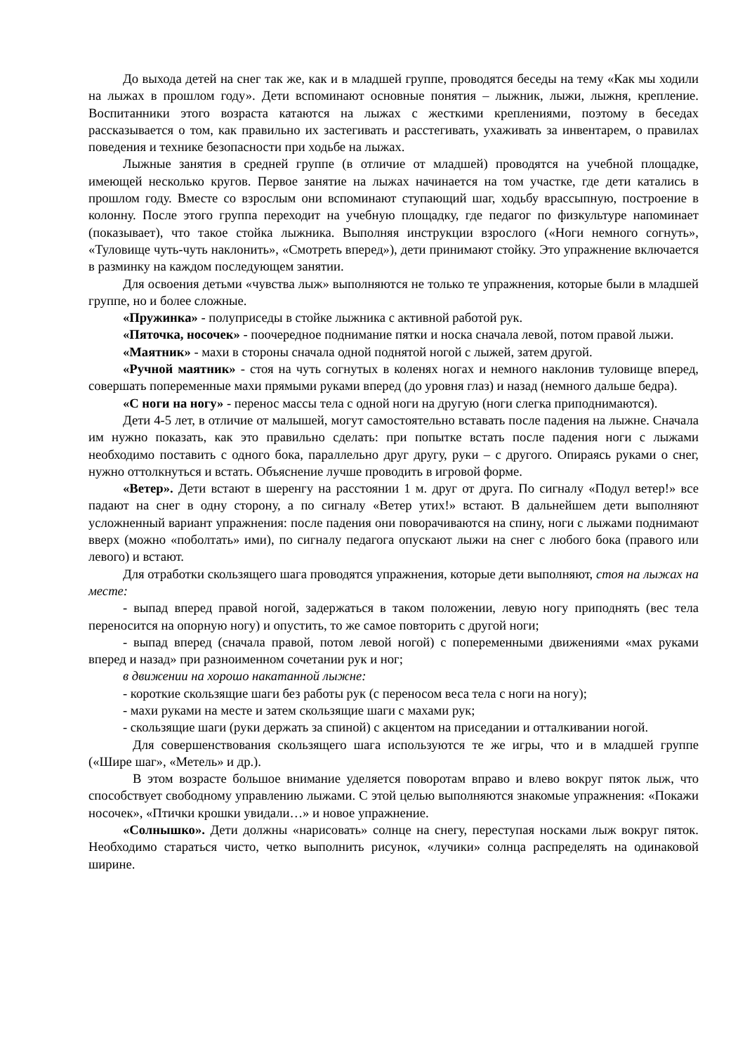До выхода детей на снег так же, как и в младшей группе, проводятся беседы на тему «Как мы ходили на лыжах в прошлом году». Дети вспоминают основные понятия – лыжник, лыжи, лыжня, крепление. Воспитанники этого возраста катаются на лыжах с жесткими креплениями, поэтому в беседах рассказывается о том, как правильно их застегивать и расстегивать, ухаживать за инвентарем, о правилах поведения и технике безопасности при ходьбе на лыжах.
Лыжные занятия в средней группе (в отличие от младшей) проводятся на учебной площадке, имеющей несколько кругов. Первое занятие на лыжах начинается на том участке, где дети катались в прошлом году. Вместе со взрослым они вспоминают ступающий шаг, ходьбу врассыпную, построение в колонну. После этого группа переходит на учебную площадку, где педагог по физкультуре напоминает (показывает), что такое стойка лыжника. Выполняя инструкции взрослого («Ноги немного согнуть», «Туловище чуть-чуть наклонить», «Смотреть вперед»), дети принимают стойку. Это упражнение включается в разминку на каждом последующем занятии.
Для освоения детьми «чувства лыж» выполняются не только те упражнения, которые были в младшей группе, но и более сложные.
«Пружинка» - полуприседы в стойке лыжника с активной работой рук.
«Пяточка, носочек» - поочередное поднимание пятки и носка сначала левой, потом правой лыжи.
«Маятник» - махи в стороны сначала одной поднятой ногой с лыжей, затем другой.
«Ручной маятник» - стоя на чуть согнутых в коленях ногах и немного наклонив туловище вперед, совершать попеременные махи прямыми руками вперед (до уровня глаз) и назад (немного дальше бедра).
«С ноги на ногу» - перенос массы тела с одной ноги на другую (ноги слегка приподнимаются).
Дети 4-5 лет, в отличие от малышей, могут самостоятельно вставать после падения на лыжне. Сначала им нужно показать, как это правильно сделать: при попытке встать после падения ноги с лыжами необходимо поставить с одного бока, параллельно друг другу, руки – с другого. Опираясь руками о снег, нужно оттолкнуться и встать. Объяснение лучше проводить в игровой форме.
«Ветер». Дети встают в шеренгу на расстоянии 1 м. друг от друга. По сигналу «Подул ветер!» все падают на снег в одну сторону, а по сигналу «Ветер утих!» встают. В дальнейшем дети выполняют усложненный вариант упражнения: после падения они поворачиваются на спину, ноги с лыжами поднимают вверх (можно «поболтать» ими), по сигналу педагога опускают лыжи на снег с любого бока (правого или левого) и встают.
Для отработки скользящего шага проводятся упражнения, которые дети выполняют, стоя на лыжах на месте:
- выпад вперед правой ногой, задержаться в таком положении, левую ногу приподнять (вес тела переносится на опорную ногу) и опустить, то же самое повторить с другой ноги;
- выпад вперед (сначала правой, потом левой ногой) с попеременными движениями «мах руками вперед и назад» при разноименном сочетании рук и ног;
в движении на хорошо накатанной лыжне:
- короткие скользящие шаги без работы рук (с переносом веса тела с ноги на ногу);
- махи руками на месте и затем скользящие шаги с махами рук;
- скользящие шаги (руки держать за спиной) с акцентом на приседании и отталкивании ногой.
Для совершенствования скользящего шага используются те же игры, что и в младшей группе («Шире шаг», «Метель» и др.).
В этом возрасте большое внимание уделяется поворотам вправо и влево вокруг пяток лыж, что способствует свободному управлению лыжами. С этой целью выполняются знакомые упражнения: «Покажи носочек», «Птички крошки увидали…» и новое упражнение.
«Солнышко». Дети должны «нарисовать» солнце на снегу, переступая носками лыж вокруг пяток. Необходимо стараться чисто, четко выполнить рисунок, «лучики» солнца распределять на одинаковой ширине.